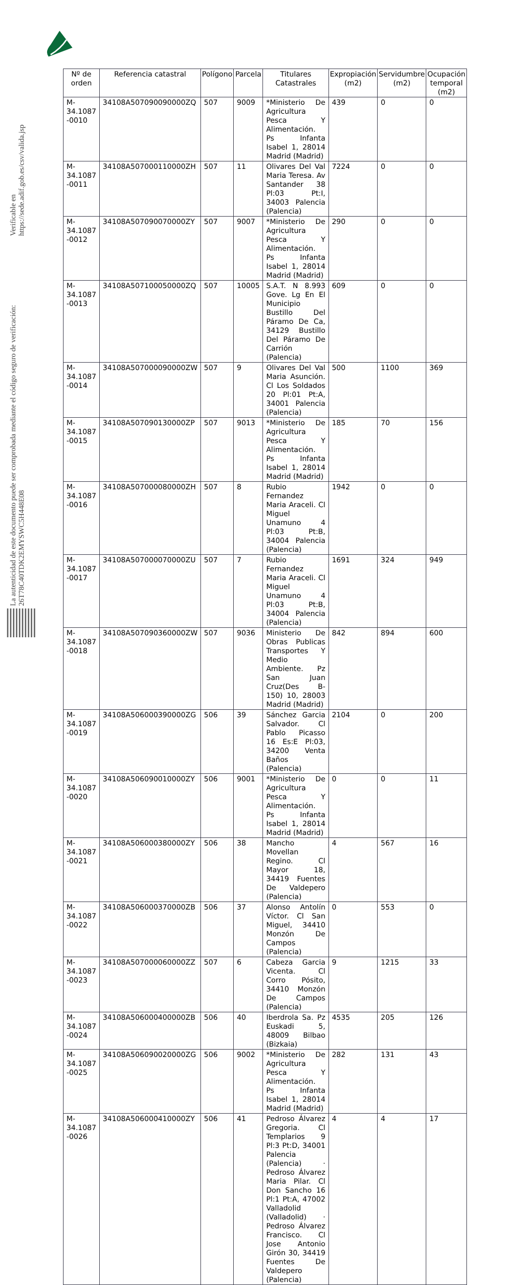La autenticidad de este documento puede ser comprobada mediante el código seguro de verificación: 26T78C40TDK2EMYSWC5H448E08
Verificable en https://sede.adif.gob.es/csv/valida.jsp
| Nº de orden | Referencia catastral | Polígono | Parcela | Titulares Catastrales | Expropiación (m2) | Servidumbre (m2) | Ocupación temporal (m2) |
| --- | --- | --- | --- | --- | --- | --- | --- |
| M-34.1087 -0010 | 34108A507090090000ZQ | 507 | 9009 | *Ministerio De Agricultura Pesca Y Alimentación. Ps Infanta Isabel 1, 28014 Madrid (Madrid) | 439 | 0 | 0 |
| M-34.1087 -0011 | 34108A507000110000ZH | 507 | 11 | Olivares Del Val Maria Teresa. Av Santander 38 Pl:03 Pt:I, 34003 Palencia (Palencia) | 7224 | 0 | 0 |
| M-34.1087 -0012 | 34108A507090070000ZY | 507 | 9007 | *Ministerio De Agricultura Pesca Y Alimentación. Ps Infanta Isabel 1, 28014 Madrid (Madrid) | 290 | 0 | 0 |
| M-34.1087 -0013 | 34108A507100050000ZQ | 507 | 10005 | S.A.T. N 8.993 Gove. Lg En El Municipio Bustillo Del Páramo De Ca, 34129 Bustillo Del Páramo De Carrión (Palencia) | 609 | 0 | 0 |
| M-34.1087 -0014 | 34108A507000090000ZW | 507 | 9 | Olivares Del Val Maria Asunción. Cl Los Soldados 20 Pl:01 Pt:A, 34001 Palencia (Palencia) | 500 | 1100 | 369 |
| M-34.1087 -0015 | 34108A507090130000ZP | 507 | 9013 | *Ministerio De Agricultura Pesca Y Alimentación. Ps Infanta Isabel 1, 28014 Madrid (Madrid) | 185 | 70 | 156 |
| M-34.1087 -0016 | 34108A507000080000ZH | 507 | 8 | Rubio Fernandez Maria Araceli. Cl Miguel Unamuno 4 Pl:03 Pt:B, 34004 Palencia (Palencia) | 1942 | 0 | 0 |
| M-34.1087 -0017 | 34108A507000070000ZU | 507 | 7 | Rubio Fernandez Maria Araceli. Cl Miguel Unamuno 4 Pl:03 Pt:B, 34004 Palencia (Palencia) | 1691 | 324 | 949 |
| M-34.1087 -0018 | 34108A507090360000ZW | 507 | 9036 | Ministerio De Obras Publicas Transportes Y Medio Ambiente. Pz San Juan Cruz(Des B-150) 10, 28003 Madrid (Madrid) | 842 | 894 | 600 |
| M-34.1087 -0019 | 34108A506000390000ZG | 506 | 39 | Sánchez Garcia Salvador. Cl Pablo Picasso 16 Es:E Pl:03, 34200 Venta Baños (Palencia) | 2104 | 0 | 200 |
| M-34.1087 -0020 | 34108A506090010000ZY | 506 | 9001 | *Ministerio De Agricultura Pesca Y Alimentación. Ps Infanta Isabel 1, 28014 Madrid (Madrid) | 0 | 0 | 11 |
| M-34.1087 -0021 | 34108A506000380000ZY | 506 | 38 | Mancho Movellan Regino. Cl Mayor 18, 34419 Fuentes De Valdepero (Palencia) | 4 | 567 | 16 |
| M-34.1087 -0022 | 34108A506000370000ZB | 506 | 37 | Alonso Antolín Víctor. Cl San Miguel, 34410 Monzón De Campos (Palencia) | 0 | 553 | 0 |
| M-34.1087 -0023 | 34108A507000060000ZZ | 507 | 6 | Cabeza Garcia Vicenta. Cl Corro Pósito, 34410 Monzón De Campos (Palencia) | 9 | 1215 | 33 |
| M-34.1087 -0024 | 34108A506000400000ZB | 506 | 40 | Iberdrola Sa. Pz Euskadi 5, 48009 Bilbao (Bizkaia) | 4535 | 205 | 126 |
| M-34.1087 -0025 | 34108A506090020000ZG | 506 | 9002 | *Ministerio De Agricultura Pesca Y Alimentación. Ps Infanta Isabel 1, 28014 Madrid (Madrid) | 282 | 131 | 43 |
| M-34.1087 -0026 | 34108A506000410000ZY | 506 | 41 | Pedroso Álvarez Gregoria. Cl Templarios 9 Pl:3 Pt:D, 34001 Palencia (Palencia) · Pedroso Álvarez Maria Pilar. Cl Don Sancho 16 Pl:1 Pt:A, 47002 Valladolid (Valladolid) · Pedroso Álvarez Francisco. Cl Jose Antonio Girón 30, 34419 Fuentes De Valdepero (Palencia) | 4 | 4 | 17 |